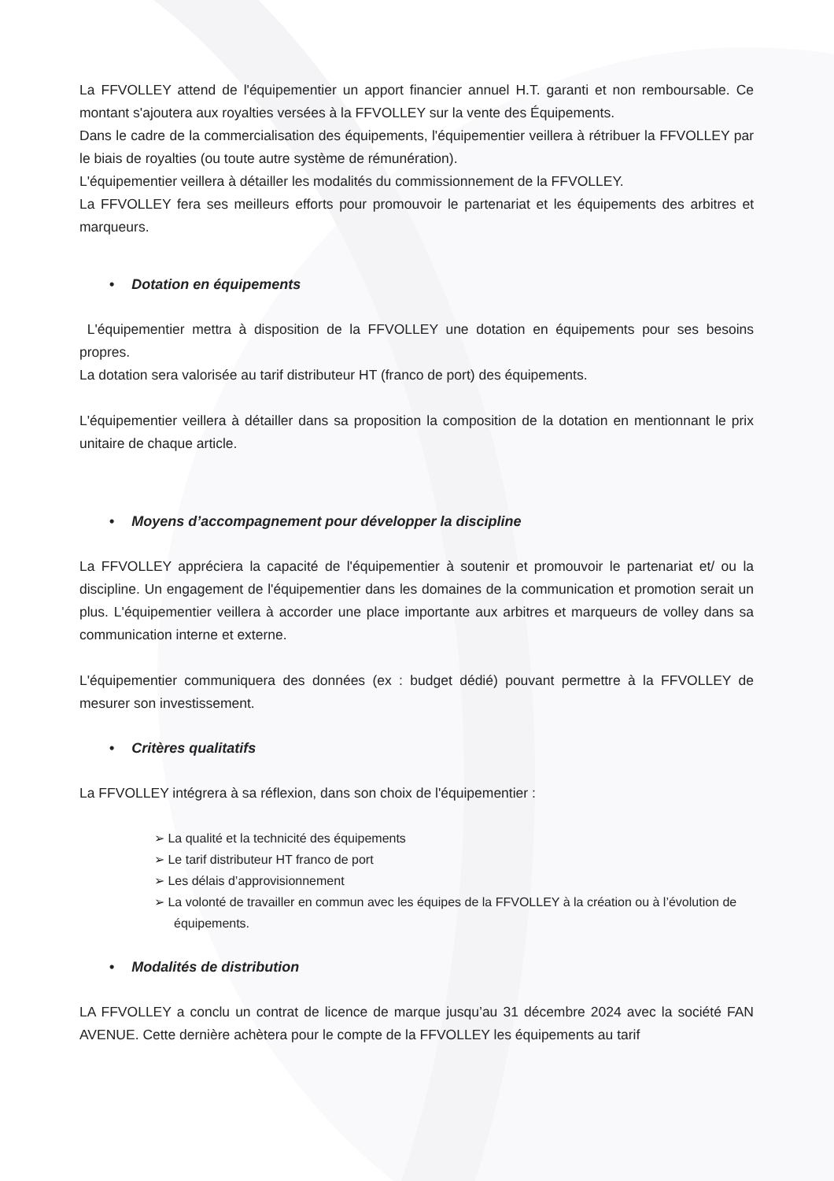La FFVOLLEY attend de l'équipementier un apport financier annuel H.T. garanti et non remboursable. Ce montant s'ajoutera aux royalties versées à la FFVOLLEY sur la vente des Équipements.
Dans le cadre de la commercialisation des équipements, l'équipementier veillera à rétribuer la FFVOLLEY par le biais de royalties (ou toute autre système de rémunération).
L'équipementier veillera à détailler les modalités du commissionnement de la FFVOLLEY.
La FFVOLLEY fera ses meilleurs efforts pour promouvoir le partenariat et les équipements des arbitres et marqueurs.
• Dotation en équipements
L'équipementier mettra à disposition de la FFVOLLEY une dotation en équipements pour ses besoins propres.
La dotation sera valorisée au tarif distributeur HT (franco de port) des équipements.
L'équipementier veillera à détailler dans sa proposition la composition de la dotation en mentionnant le prix unitaire de chaque article.
• Moyens d’accompagnement pour développer la discipline
La FFVOLLEY appréciera la capacité de l'équipementier à soutenir et promouvoir le partenariat et/ ou la discipline. Un engagement de l'équipementier dans les domaines de la communication et promotion serait un plus. L'équipementier veillera à accorder une place importante aux arbitres et marqueurs de volley dans sa communication interne et externe.
L'équipementier communiquera des données (ex : budget dédié) pouvant permettre à la FFVOLLEY de mesurer son investissement.
• Critères qualitatifs
La FFVOLLEY intégrera à sa réflexion, dans son choix de l'équipementier :
➢ La qualité et la technicité des équipements
➢ Le tarif distributeur HT franco de port
➢ Les délais d’approvisionnement
➢ La volonté de travailler en commun avec les équipes de la FFVOLLEY à la création ou à l’évolution de équipements.
• Modalités de distribution
LA FFVOLLEY a conclu un contrat de licence de marque jusqu’au 31 décembre 2024 avec la société FAN AVENUE. Cette dernière achètera pour le compte de la FFVOLLEY les équipements au tarif